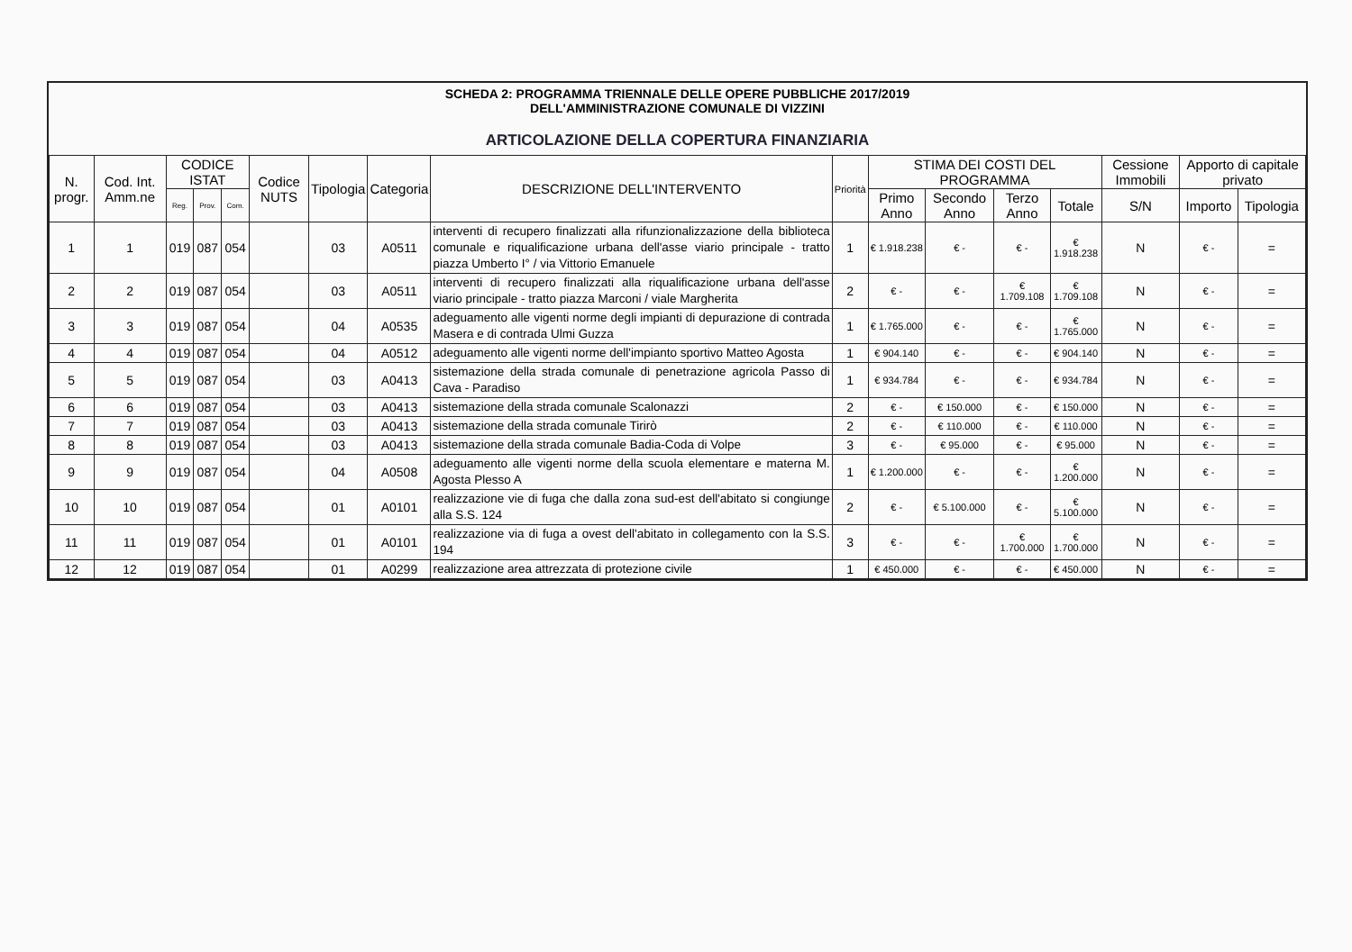SCHEDA 2: PROGRAMMA TRIENNALE DELLE OPERE PUBBLICHE 2017/2019
DELL'AMMINISTRAZIONE COMUNALE DI VIZZINI
ARTICOLAZIONE DELLA COPERTURA FINANZIARIA
| N. progr. | Cod. Int. Amm.ne | CODICE ISTAT | | | Codice NUTS | Tipologia | Categoria | DESCRIZIONE DELL'INTERVENTO | Priorità | STIMA DEI COSTI DEL PROGRAMMA | | | | Cessione Immobili | Apporto di capitale privato | |
| --- | --- | --- | --- | --- | --- | --- | --- | --- | --- | --- | --- | --- | --- | --- | --- | --- |
| | | Reg. | Prov. | Com. | | | | | | Primo Anno | Secondo Anno | Terzo Anno | Totale | S/N | Importo | Tipologia |
| 1 | 1 | 019 | 087 | 054 | | 03 | A0511 | interventi di recupero finalizzati alla rifunzionalizzazione della biblioteca comunale e riqualificazione urbana dell'asse viario principale - tratto piazza Umberto I° / via Vittorio Emanuele | 1 | € 1.918.238 | € - | € - | € 1.918.238 | N | € - | = |
| 2 | 2 | 019 | 087 | 054 | | 03 | A0511 | interventi di recupero finalizzati alla riqualificazione urbana dell'asse viario principale - tratto piazza Marconi / viale Margherita | 2 | € - | € - | € 1.709.108 | € 1.709.108 | N | € - | = |
| 3 | 3 | 019 | 087 | 054 | | 04 | A0535 | adeguamento alle vigenti norme degli impianti di depurazione di contrada Masera e di contrada Ulmi Guzza | 1 | € 1.765.000 | € - | € - | € 1.765.000 | N | € - | = |
| 4 | 4 | 019 | 087 | 054 | | 04 | A0512 | adeguamento alle vigenti norme dell'impianto sportivo Matteo Agosta | 1 | € 904.140 | € - | € - | € 904.140 | N | € - | = |
| 5 | 5 | 019 | 087 | 054 | | 03 | A0413 | sistemazione della strada comunale di penetrazione agricola Passo di Cava - Paradiso | 1 | € 934.784 | € - | € - | € 934.784 | N | € - | = |
| 6 | 6 | 019 | 087 | 054 | | 03 | A0413 | sistemazione della strada comunale Scalonazzi | 2 | € - | € 150.000 | € - | € 150.000 | N | € - | = |
| 7 | 7 | 019 | 087 | 054 | | 03 | A0413 | sistemazione della strada comunale Tirirò | 2 | € - | € 110.000 | € - | € 110.000 | N | € - | = |
| 8 | 8 | 019 | 087 | 054 | | 03 | A0413 | sistemazione della strada comunale Badia-Coda di Volpe | 3 | € - | € 95.000 | € - | € 95.000 | N | € - | = |
| 9 | 9 | 019 | 087 | 054 | | 04 | A0508 | adeguamento alle vigenti norme della scuola elementare e materna M. Agosta Plesso A | 1 | € 1.200.000 | € - | € - | € 1.200.000 | N | € - | = |
| 10 | 10 | 019 | 087 | 054 | | 01 | A0101 | realizzazione vie di fuga che dalla zona sud-est dell'abitato si congiunge alla S.S. 124 | 2 | € - | € 5.100.000 | € - | € 5.100.000 | N | € - | = |
| 11 | 11 | 019 | 087 | 054 | | 01 | A0101 | realizzazione via di fuga a ovest dell'abitato in collegamento con la S.S. 194 | 3 | € - | € - | € 1.700.000 | € 1.700.000 | N | € - | = |
| 12 | 12 | 019 | 087 | 054 | | 01 | A0299 | realizzazione area attrezzata di protezione civile | 1 | € 450.000 | € - | € - | € 450.000 | N | € - | = |